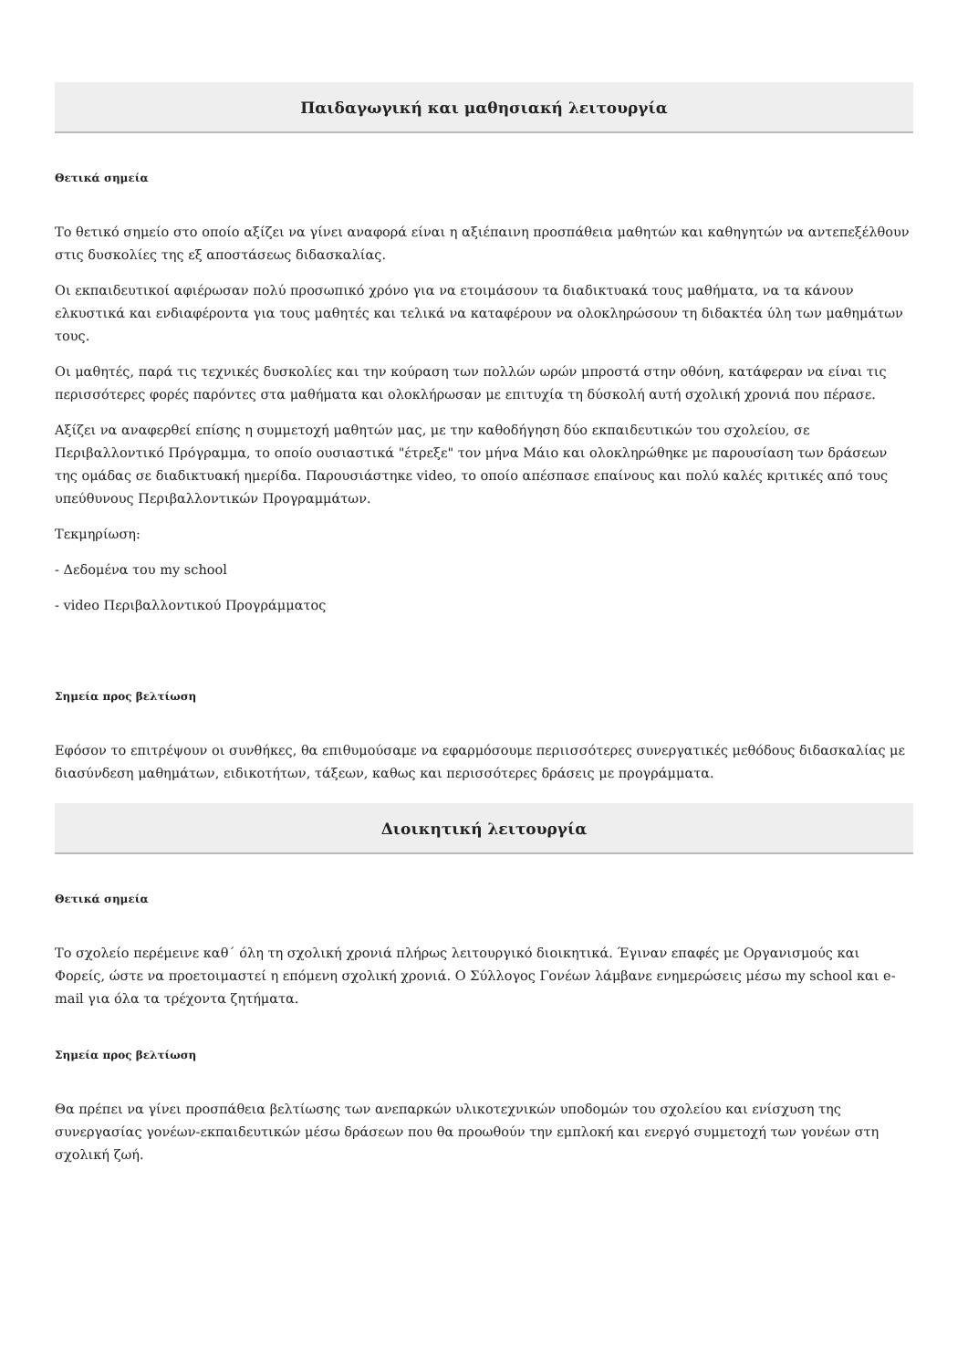Παιδαγωγική και μαθησιακή λειτουργία
Θετικά σημεία
Το θετικό σημείο στο οποίο αξίζει να γίνει αναφορά είναι η αξιέπαινη προσπάθεια μαθητών και καθηγητών να αντεπεξέλθουν στις δυσκολίες της εξ αποστάσεως διδασκαλίας.
Οι εκπαιδευτικοί αφιέρωσαν πολύ προσωπικό χρόνο για να ετοιμάσουν τα διαδικτυακά τους μαθήματα, να τα κάνουν ελκυστικά και ενδιαφέροντα για τους μαθητές και τελικά να καταφέρουν να ολοκληρώσουν τη διδακτέα ύλη των μαθημάτων τους.
Οι μαθητές, παρά τις τεχνικές δυσκολίες και την κούραση των πολλών ωρών μπροστά στην οθόνη, κατάφεραν να είναι τις περισσότερες φορές παρόντες στα μαθήματα και ολοκλήρωσαν με επιτυχία τη δύσκολή αυτή σχολική χρονιά που πέρασε.
Αξίζει να αναφερθεί επίσης η συμμετοχή μαθητών μας, με την καθοδήγηση δύο εκπαιδευτικών του σχολείου, σε Περιβαλλοντικό Πρόγραμμα, το οποίο ουσιαστικά "έτρεξε" τον μήνα Μάιο και ολοκληρώθηκε με παρουσίαση των δράσεων της ομάδας σε διαδικτυακή ημερίδα. Παρουσιάστηκε video, το οποίο απέσπασε επαίνους και πολύ καλές κριτικές από τους υπεύθυνους Περιβαλλοντικών Προγραμμάτων.
Τεκμηρίωση:
- Δεδομένα του my school
- video Περιβαλλοντικού Προγράμματος
Σημεία προς βελτίωση
Εφόσον το επιτρέψουν οι συνθήκες, θα επιθυμούσαμε να εφαρμόσουμε περιισσότερες συνεργατικές μεθόδους διδασκαλίας με διασύνδεση μαθημάτων, ειδικοτήτων, τάξεων, καθως και περισσότερες δράσεις με προγράμματα.
Διοικητική λειτουργία
Θετικά σημεία
Το σχολείο περέμεινε καθ΄ όλη τη σχολική χρονιά πλήρως λειτουργικό διοικητικά. Έγιναν επαφές με Οργανισμούς και Φορείς, ώστε να προετοιμαστεί η επόμενη σχολική χρονιά. Ο Σύλλογος Γονέων λάμβανε ενημερώσεις μέσω my school και e-mail για όλα τα τρέχοντα ζητήματα.
Σημεία προς βελτίωση
Θα πρέπει να γίνει προσπάθεια βελτίωσης των ανεπαρκών υλικοτεχνικών υποδομών του σχολείου και ενίσχυση της συνεργασίας γονέων-εκπαιδευτικών μέσω δράσεων που θα προωθούν την εμπλοκή και ενεργό συμμετοχή των γονέων στη σχολική ζωή.